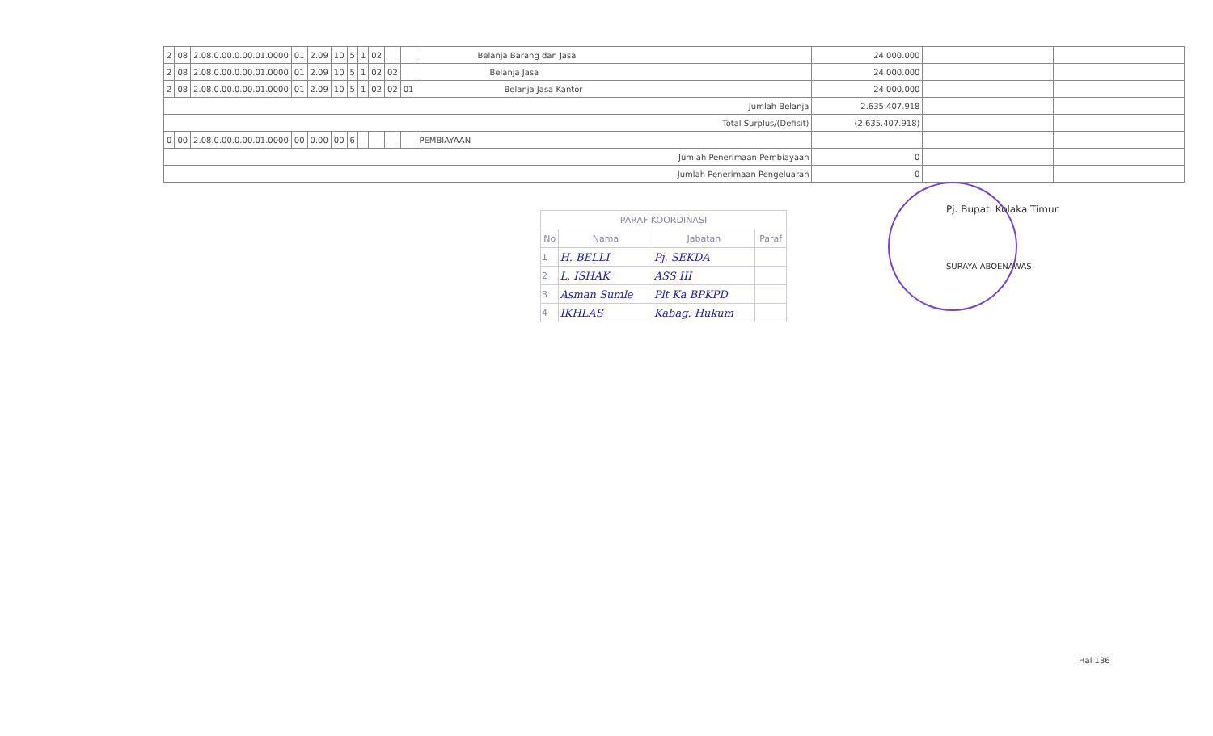| 2 | 08 | 2.08.0.00.0.00.01.0000 | 01 | 2.09 | 10 | 5 | 1 | 02 | | | Belanja Barang dan Jasa | 24.000.000 | | |
| 2 | 08 | 2.08.0.00.0.00.01.0000 | 01 | 2.09 | 10 | 5 | 1 | 02 | 02 | | Belanja Jasa | 24.000.000 | | |
| 2 | 08 | 2.08.0.00.0.00.01.0000 | 01 | 2.09 | 10 | 5 | 1 | 02 | 02 | 01 | Belanja Jasa Kantor | 24.000.000 | | |
| Jumlah Belanja | | | | | | | | | | | | 2.635.407.918 | | |
| Total Surplus/(Defisit) | | | | | | | | | | | | (2.635.407.918) | | |
| 0 | 00 | 2.08.0.00.0.00.01.0000 | 00 | 0.00 | 00 | 6 | | | | | PEMBIAYAAN | | | |
| Jumlah Penerimaan Pembiayaan | | | | | | | | | | | | 0 | | |
| Jumlah Penerimaan Pengeluaran | | | | | | | | | | | | 0 | | |
| PARAF KOORDINASI | | | |
| --- | --- | --- | --- |
| No | Nama | Jabatan | Paraf |
| 1 | H. BELLI | Pj. SEKDA | |
| 2 | L. ISHAK | ASS III | |
| 3 | Asman Sumle | Plt Ka BPKPD | |
| 4 | IKHLAS | Kabag. Hukum | |
Pj. Bupati Kolaka Timur
SURAYA ABOENAWAS
Hal 136